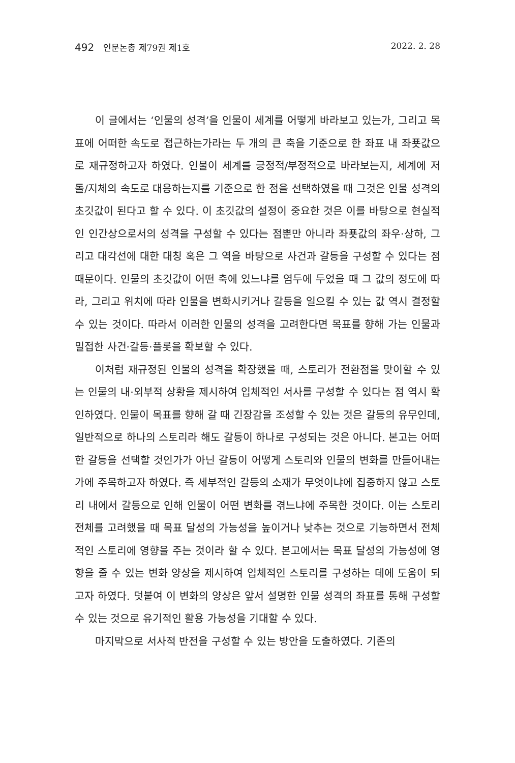492 인문논총 제79권 제1호 2022. 2. 28
이 글에서는 ‘인물의 성격’을 인물이 세계를 어떻게 바라보고 있는가, 그리고 목표에 어떠한 속도로 접근하는가라는 두 개의 큰 축을 기준으로 한 좌표 내 좌푯값으로 재규정하고자 하였다. 인물이 세계를 긍정적/부정적으로 바라보는지, 세계에 저돌/지체의 속도로 대응하는지를 기준으로 한 점을 선택하였을 때 그것은 인물 성격의 초깃값이 된다고 할 수 있다. 이 초깃값의 설정이 중요한 것은 이를 바탕으로 현실적인 인간상으로서의 성격을 구성할 수 있다는 점뿐만 아니라 좌푯값의 좌우·상하, 그리고 대각선에 대한 대칭 혹은 그 역을 바탕으로 사건과 갈등을 구성할 수 있다는 점 때문이다. 인물의 초깃값이 어떤 축에 있느냐를 염두에 두었을 때 그 값의 정도에 따라, 그리고 위치에 따라 인물을 변화시키거나 갈등을 일으킬 수 있는 값 역시 결정할 수 있는 것이다. 따라서 이러한 인물의 성격을 고려한다면 목표를 향해 가는 인물과 밀접한 사건·갈등·플롯을 확보할 수 있다.
이처럼 재규정된 인물의 성격을 확장했을 때, 스토리가 전환점을 맞이할 수 있는 인물의 내·외부적 상황을 제시하여 입체적인 서사를 구성할 수 있다는 점 역시 확인하였다. 인물이 목표를 향해 갈 때 긴장감을 조성할 수 있는 것은 갈등의 유무인데, 일반적으로 하나의 스토리라 해도 갈등이 하나로 구성되는 것은 아니다. 본고는 어떠한 갈등을 선택할 것인가가 아닌 갈등이 어떻게 스토리와 인물의 변화를 만들어내는가에 주목하고자 하였다. 즉 세부적인 갈등의 소재가 무엇이냐에 집중하지 않고 스토리 내에서 갈등으로 인해 인물이 어떤 변화를 겪느냐에 주목한 것이다. 이는 스토리 전체를 고려했을 때 목표 달성의 가능성을 높이거나 낮추는 것으로 기능하면서 전체적인 스토리에 영향을 주는 것이라 할 수 있다. 본고에서는 목표 달성의 가능성에 영향을 줄 수 있는 변화 양상을 제시하여 입체적인 스토리를 구성하는 데에 도움이 되고자 하였다. 덧붙여 이 변화의 양상은 앞서 설명한 인물 성격의 좌표를 통해 구성할 수 있는 것으로 유기적인 활용 가능성을 기대할 수 있다.
마지막으로 서사적 반전을 구성할 수 있는 방안을 도출하였다. 기존의